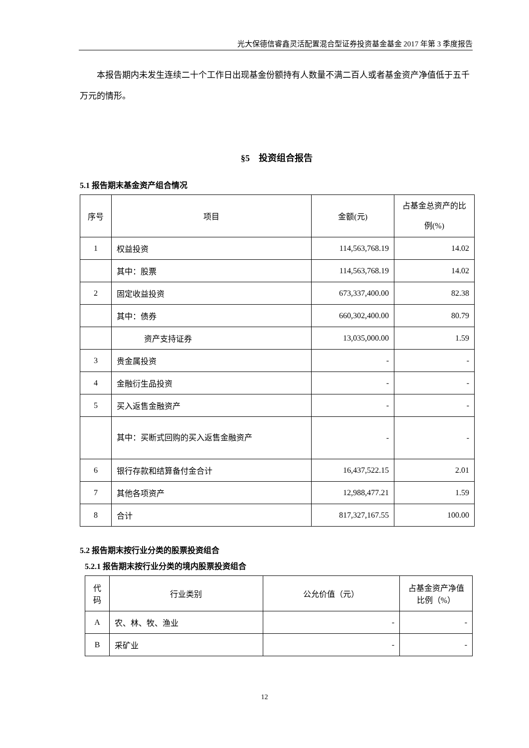光大保德信睿鑫灵活配置混合型证券投资基金基金 2017 年第 3 季度报告
本报告期内未发生连续二十个工作日出现基金份额持有人数量不满二百人或者基金资产净值低于五千万元的情形。
§5　投资组合报告
5.1 报告期末基金资产组合情况
| 序号 | 项目 | 金额(元) | 占基金总资产的比例(%) |
| --- | --- | --- | --- |
| 1 | 权益投资 | 114,563,768.19 | 14.02 |
| | 其中：股票 | 114,563,768.19 | 14.02 |
| 2 | 固定收益投资 | 673,337,400.00 | 82.38 |
| | 其中：债券 | 660,302,400.00 | 80.79 |
| | 资产支持证券 | 13,035,000.00 | 1.59 |
| 3 | 贵金属投资 | - | - |
| 4 | 金融衍生品投资 | - | - |
| 5 | 买入返售金融资产 | - | - |
| | 其中：买断式回购的买入返售金融资产 | - | - |
| 6 | 银行存款和结算备付金合计 | 16,437,522.15 | 2.01 |
| 7 | 其他各项资产 | 12,988,477.21 | 1.59 |
| 8 | 合计 | 817,327,167.55 | 100.00 |
5.2 报告期末按行业分类的股票投资组合
5.2.1 报告期末按行业分类的境内股票投资组合
| 代码 | 行业类别 | 公允价值（元） | 占基金资产净值比例（%） |
| --- | --- | --- | --- |
| A | 农、林、牧、渔业 | - | - |
| B | 采矿业 | - | - |
12